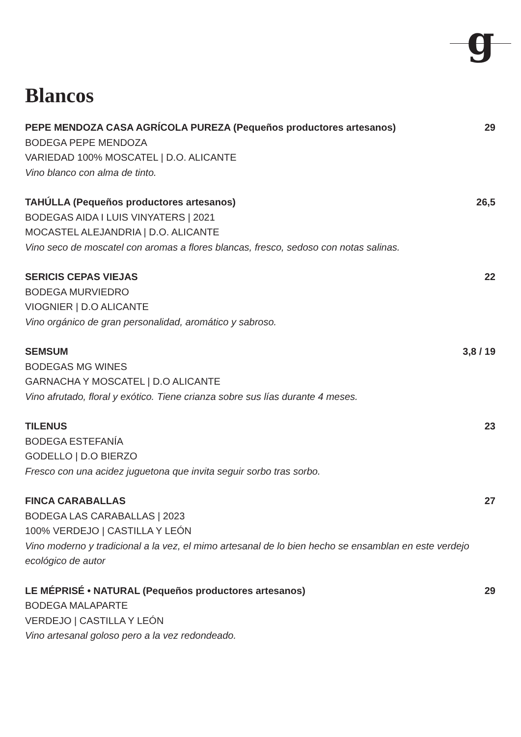g
Blancos
PEPE MENDOZA CASA AGRÍCOLA PUREZA (Pequeños productores artesanos) 29
BODEGA PEPE MENDOZA
VARIEDAD 100% MOSCATEL | D.O. ALICANTE
Vino blanco con alma de tinto.
TAHÚLLA (Pequeños productores artesanos) 26,5
BODEGAS AIDA I LUIS VINYATERS | 2021
MOCASTEL ALEJANDRIA | D.O. ALICANTE
Vino seco de moscatel con aromas a flores blancas, fresco, sedoso con notas salinas.
SERICIS CEPAS VIEJAS 22
BODEGA MURVIEDRO
VIOGNIER | D.O ALICANTE
Vino orgánico de gran personalidad, aromático y sabroso.
SEMSUM 3,8 / 19
BODEGAS MG WINES
GARNACHA Y MOSCATEL | D.O ALICANTE
Vino afrutado, floral y exótico. Tiene crianza sobre sus lías durante 4 meses.
TILENUS 23
BODEGA ESTEFANÍA
GODELLO | D.O BIERZO
Fresco con una acidez juguetona que invita seguir sorbo tras sorbo.
FINCA CARABALLAS 27
BODEGA LAS CARABALLAS | 2023
100% VERDEJO | CASTILLA Y LEÓN
Vino moderno y tradicional a la vez, el mimo artesanal de lo bien hecho se ensamblan en este verdejo ecológico de autor
LE MÉPRISÉ • NATURAL (Pequeños productores artesanos) 29
BODEGA MALAPARTE
VERDEJO | CASTILLA Y LEÓN
Vino artesanal goloso pero a la vez redondeado.